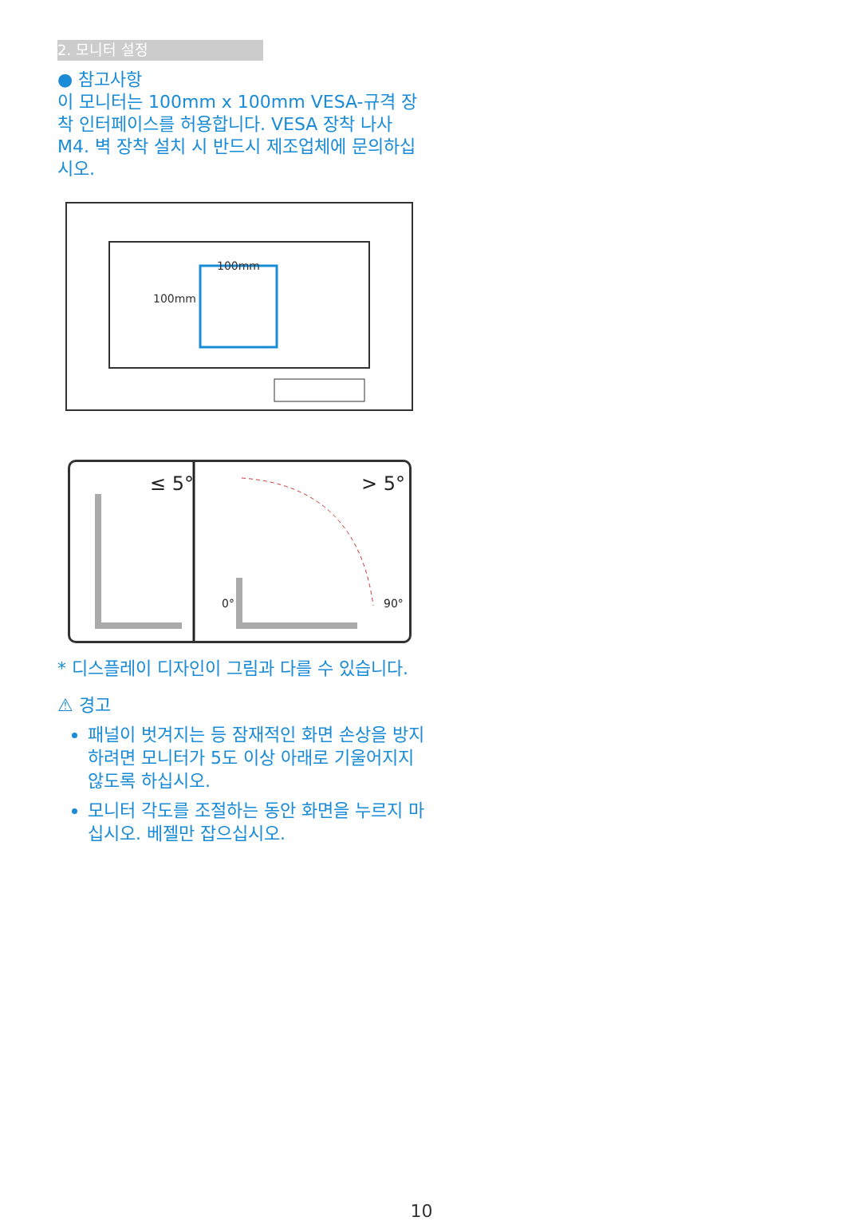2. 모니터 설정
● 참고사항
이 모니터는 100mm x 100mm VESA-규격 장착 인터페이스를 허용합니다. VESA 장착 나사 M4. 벽 장착 설치 시 반드시 제조업체에 문의하십시오.
100mm
100mm
≤ 5°
> 5°
0°
90°
* 디스플레이 디자인이 그림과 다를 수 있습니다.
⚠ 경고
패널이 벗겨지는 등 잠재적인 화면 손상을 방지하려면 모니터가 5도 이상 아래로 기울어지지 않도록 하십시오.
모니터 각도를 조절하는 동안 화면을 누르지 마십시오. 베젤만 잡으십시오.
10